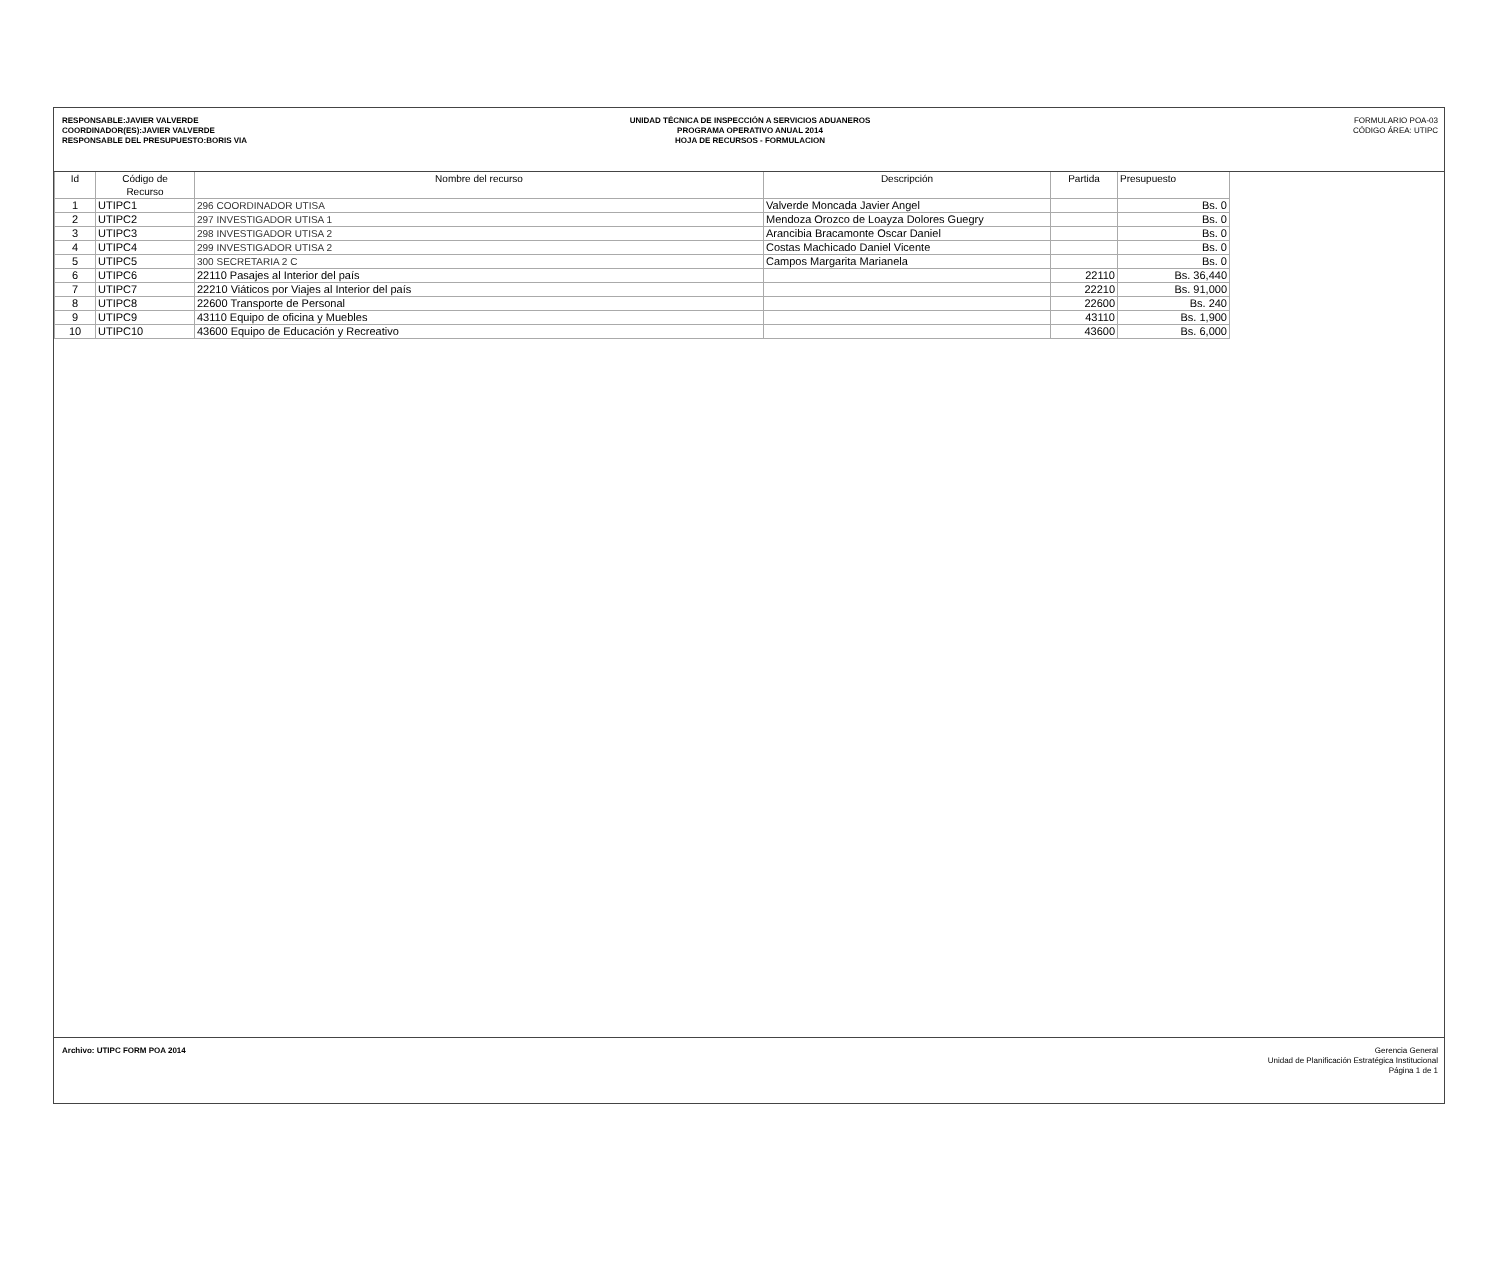RESPONSABLE:JAVIER VALVERDE
COORDINADOR(ES):JAVIER VALVERDE
RESPONSABLE DEL PRESUPUESTO:BORIS VIA
UNIDAD TÉCNICA DE INSPECCIÓN A SERVICIOS ADUANEROS
PROGRAMA OPERATIVO ANUAL 2014
HOJA DE RECURSOS - FORMULACION
FORMULARIO POA-03
CÓDIGO ÁREA: UTIPC
| Id | Código de Recurso | Nombre del recurso | Descripción | Partida | Presupuesto |
| --- | --- | --- | --- | --- | --- |
| 1 | UTIPC1 | 296 COORDINADOR UTISA | Valverde Moncada Javier Angel | | Bs. 0 |
| 2 | UTIPC2 | 297 INVESTIGADOR UTISA 1 | Mendoza Orozco de Loayza Dolores Guegry | | Bs. 0 |
| 3 | UTIPC3 | 298 INVESTIGADOR UTISA 2 | Arancibia Bracamonte Oscar Daniel | | Bs. 0 |
| 4 | UTIPC4 | 299 INVESTIGADOR UTISA 2 | Costas Machicado Daniel Vicente | | Bs. 0 |
| 5 | UTIPC5 | 300 SECRETARIA 2 C | Campos Margarita Marianela | | Bs. 0 |
| 6 | UTIPC6 | 22110 Pasajes al Interior del país | | 22110 | Bs. 36,440 |
| 7 | UTIPC7 | 22210 Viáticos por Viajes al Interior del país | | 22210 | Bs. 91,000 |
| 8 | UTIPC8 | 22600 Transporte de Personal | | 22600 | Bs. 240 |
| 9 | UTIPC9 | 43110 Equipo de oficina y Muebles | | 43110 | Bs. 1,900 |
| 10 | UTIPC10 | 43600 Equipo de Educación y Recreativo | | 43600 | Bs. 6,000 |
Archivo: UTIPC FORM POA 2014
Gerencia General
Unidad de Planificación Estratégica Institucional
Página 1 de 1